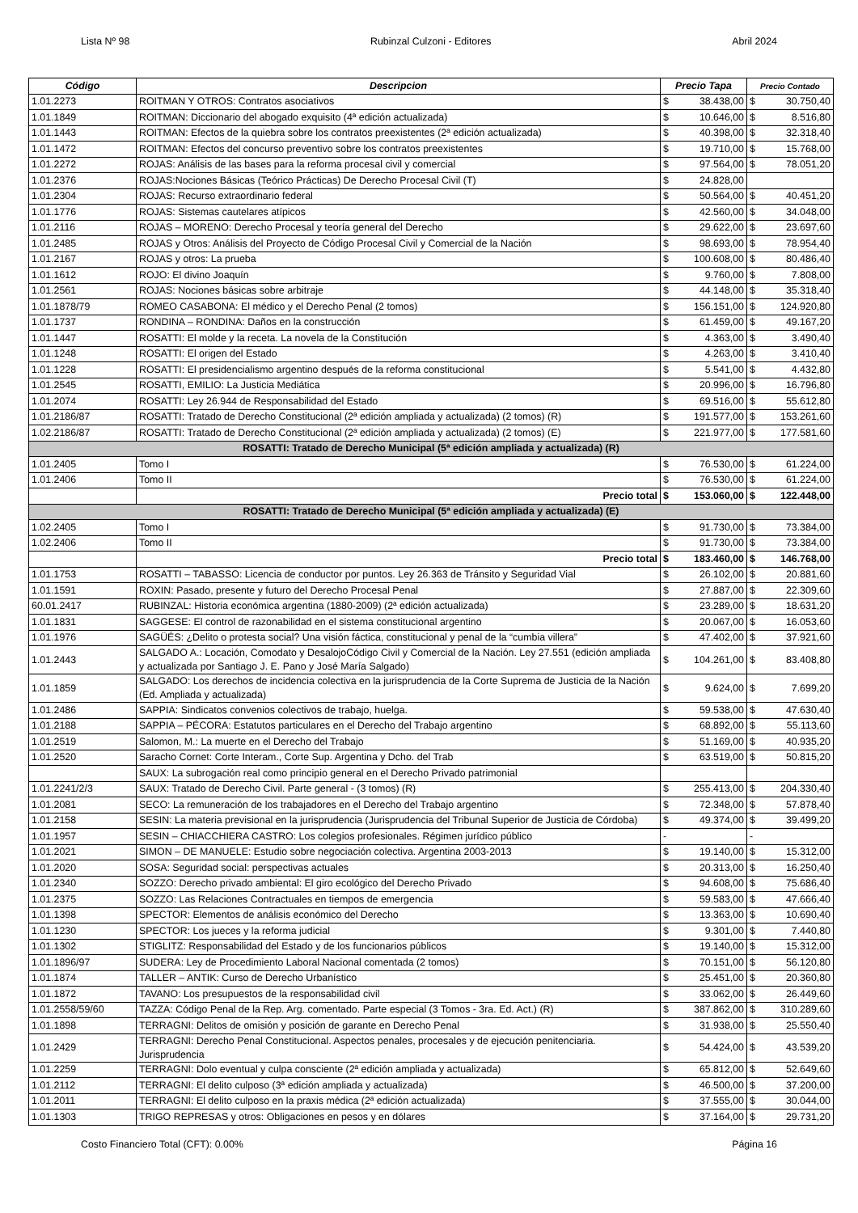Lista Nº 98 Rubinzal Culzoni - Editores Abril 2024
| Código | Descripcion | Precio Tapa | | Precio Contado | |
| --- | --- | --- | --- | --- | --- |
| 1.01.2273 | ROITMAN Y OTROS: Contratos asociativos | $ | 38.438,00 | $ | 30.750,40 |
| 1.01.1849 | ROITMAN: Diccionario del abogado exquisito (4ª edición actualizada) | $ | 10.646,00 | $ | 8.516,80 |
| 1.01.1443 | ROITMAN: Efectos de la quiebra sobre los contratos preexistentes (2ª edición actualizada) | $ | 40.398,00 | $ | 32.318,40 |
| 1.01.1472 | ROITMAN: Efectos del concurso preventivo sobre los contratos preexistentes | $ | 19.710,00 | $ | 15.768,00 |
| 1.01.2272 | ROJAS: Análisis de las bases para la reforma procesal civil y comercial | $ | 97.564,00 | $ | 78.051,20 |
| 1.01.2376 | ROJAS:Nociones Básicas (Teórico Prácticas) De Derecho Procesal Civil (T) | $ | 24.828,00 | | |
| 1.01.2304 | ROJAS: Recurso extraordinario federal | $ | 50.564,00 | $ | 40.451,20 |
| 1.01.1776 | ROJAS: Sistemas cautelares atípicos | $ | 42.560,00 | $ | 34.048,00 |
| 1.01.2116 | ROJAS – MORENO: Derecho Procesal y teoría general del Derecho | $ | 29.622,00 | $ | 23.697,60 |
| 1.01.2485 | ROJAS y Otros: Análisis del Proyecto de Código Procesal Civil y Comercial de la Nación | $ | 98.693,00 | $ | 78.954,40 |
| 1.01.2167 | ROJAS y otros: La prueba | $ | 100.608,00 | $ | 80.486,40 |
| 1.01.1612 | ROJO: El divino Joaquín | $ | 9.760,00 | $ | 7.808,00 |
| 1.01.2561 | ROJAS: Nociones básicas sobre arbitraje | $ | 44.148,00 | $ | 35.318,40 |
| 1.01.1878/79 | ROMEO CASABONA: El médico y el Derecho Penal (2 tomos) | $ | 156.151,00 | $ | 124.920,80 |
| 1.01.1737 | RONDINA – RONDINA: Daños en la construcción | $ | 61.459,00 | $ | 49.167,20 |
| 1.01.1447 | ROSATTI: El molde y la receta. La novela de la Constitución | $ | 4.363,00 | $ | 3.490,40 |
| 1.01.1248 | ROSATTI: El origen del Estado | $ | 4.263,00 | $ | 3.410,40 |
| 1.01.1228 | ROSATTI: El presidencialismo argentino después de la reforma constitucional | $ | 5.541,00 | $ | 4.432,80 |
| 1.01.2545 | ROSATTI, EMILIO: La Justicia Mediática | $ | 20.996,00 | $ | 16.796,80 |
| 1.01.2074 | ROSATTI: Ley 26.944 de Responsabilidad del Estado | $ | 69.516,00 | $ | 55.612,80 |
| 1.01.2186/87 | ROSATTI: Tratado de Derecho Constitucional (2ª edición ampliada y actualizada) (2 tomos) (R) | $ | 191.577,00 | $ | 153.261,60 |
| 1.02.2186/87 | ROSATTI: Tratado de Derecho Constitucional (2ª edición ampliada y actualizada) (2 tomos) (E) | $ | 221.977,00 | $ | 177.581,60 |
| ROSATTI: Tratado de Derecho Municipal (5ª edición ampliada y actualizada) (R) | | | | | |
| 1.01.2405 | Tomo I | $ | 76.530,00 | $ | 61.224,00 |
| 1.01.2406 | Tomo II | $ | 76.530,00 | $ | 61.224,00 |
| | Precio total | $ | 153.060,00 | $ | 122.448,00 |
| ROSATTI: Tratado de Derecho Municipal (5ª edición ampliada y actualizada) (E) | | | | | |
| 1.02.2405 | Tomo I | $ | 91.730,00 | $ | 73.384,00 |
| 1.02.2406 | Tomo II | $ | 91.730,00 | $ | 73.384,00 |
| | Precio total | $ | 183.460,00 | $ | 146.768,00 |
| 1.01.1753 | ROSATTI – TABASSO: Licencia de conductor por puntos. Ley 26.363 de Tránsito y Seguridad Vial | $ | 26.102,00 | $ | 20.881,60 |
| 1.01.1591 | ROXIN: Pasado, presente y futuro del Derecho Procesal Penal | $ | 27.887,00 | $ | 22.309,60 |
| 60.01.2417 | RUBINZAL: Historia económica argentina (1880-2009) (2ª edición actualizada) | $ | 23.289,00 | $ | 18.631,20 |
| 1.01.1831 | SAGGESE: El control de razonabilidad en el sistema constitucional argentino | $ | 20.067,00 | $ | 16.053,60 |
| 1.01.1976 | SAGÜÉS: ¿Delito o protesta social? Una visión fáctica, constitucional y penal de la “cumbia villera” | $ | 47.402,00 | $ | 37.921,60 |
| 1.01.2443 | SALGADO A.: Locación, Comodato y DesalojoCódigo Civil y Comercial de la Nación. Ley 27.551 (edición ampliada y actualizada por Santiago J. E. Pano y José María Salgado) | $ | 104.261,00 | $ | 83.408,80 |
| 1.01.1859 | SALGADO: Los derechos de incidencia colectiva en la jurisprudencia de la Corte Suprema de Justicia de la Nación (Ed. Ampliada y actualizada) | $ | 9.624,00 | $ | 7.699,20 |
| 1.01.2486 | SAPPIA: Sindicatos convenios colectivos de trabajo, huelga. | $ | 59.538,00 | $ | 47.630,40 |
| 1.01.2188 | SAPPIA – PÉCORA: Estatutos particulares en el Derecho del Trabajo argentino | $ | 68.892,00 | $ | 55.113,60 |
| 1.01.2519 | Salomon, M.: La muerte en el Derecho del Trabajo | $ | 51.169,00 | $ | 40.935,20 |
| 1.01.2520 | Saracho Cornet: Corte Interam., Corte Sup. Argentina y Dcho. del Trab | $ | 63.519,00 | $ | 50.815,20 |
| | SAUX: La subrogación real como principio general en el Derecho Privado patrimonial | | | | |
| 1.01.2241/2/3 | SAUX: Tratado de Derecho Civil. Parte general - (3 tomos) (R) | $ | 255.413,00 | $ | 204.330,40 |
| 1.01.2081 | SECO: La remuneración de los trabajadores en el Derecho del Trabajo argentino | $ | 72.348,00 | $ | 57.878,40 |
| 1.01.2158 | SESIN: La materia previsional en la jurisprudencia (Jurisprudencia del Tribunal Superior de Justicia de Córdoba) | $ | 49.374,00 | $ | 39.499,20 |
| 1.01.1957 | SESIN – CHIACCHIERA CASTRO: Los colegios profesionales. Régimen jurídico público | - | | - | |
| 1.01.2021 | SIMON – DE MANUELE: Estudio sobre negociación colectiva. Argentina 2003-2013 | $ | 19.140,00 | $ | 15.312,00 |
| 1.01.2020 | SOSA: Seguridad social: perspectivas actuales | $ | 20.313,00 | $ | 16.250,40 |
| 1.01.2340 | SOZZO: Derecho privado ambiental: El giro ecológico del Derecho Privado | $ | 94.608,00 | $ | 75.686,40 |
| 1.01.2375 | SOZZO: Las Relaciones Contractuales en tiempos de emergencia | $ | 59.583,00 | $ | 47.666,40 |
| 1.01.1398 | SPECTOR: Elementos de análisis económico del Derecho | $ | 13.363,00 | $ | 10.690,40 |
| 1.01.1230 | SPECTOR: Los jueces y la reforma judicial | $ | 9.301,00 | $ | 7.440,80 |
| 1.01.1302 | STIGLITZ: Responsabilidad del Estado y de los funcionarios públicos | $ | 19.140,00 | $ | 15.312,00 |
| 1.01.1896/97 | SUDERA: Ley de Procedimiento Laboral Nacional comentada (2 tomos) | $ | 70.151,00 | $ | 56.120,80 |
| 1.01.1874 | TALLER – ANTIK: Curso de Derecho Urbanístico | $ | 25.451,00 | $ | 20.360,80 |
| 1.01.1872 | TAVANO: Los presupuestos de la responsabilidad civil | $ | 33.062,00 | $ | 26.449,60 |
| 1.01.2558/59/60 | TAZZA: Código Penal de la Rep. Arg. comentado. Parte especial (3 Tomos - 3ra. Ed. Act.) (R) | $ | 387.862,00 | $ | 310.289,60 |
| 1.01.1898 | TERRAGNI: Delitos de omisión y posición de garante en Derecho Penal | $ | 31.938,00 | $ | 25.550,40 |
| 1.01.2429 | TERRAGNI: Derecho Penal Constitucional. Aspectos penales, procesales y de ejecución penitenciaria. Jurisprudencia | $ | 54.424,00 | $ | 43.539,20 |
| 1.01.2259 | TERRAGNI: Dolo eventual y culpa consciente (2ª edición ampliada y actualizada) | $ | 65.812,00 | $ | 52.649,60 |
| 1.01.2112 | TERRAGNI: El delito culposo (3ª edición ampliada y actualizada) | $ | 46.500,00 | $ | 37.200,00 |
| 1.01.2011 | TERRAGNI: El delito culposo en la praxis médica (2ª edición actualizada) | $ | 37.555,00 | $ | 30.044,00 |
| 1.01.1303 | TRIGO REPRESAS y otros: Obligaciones en pesos y en dólares | $ | 37.164,00 | $ | 29.731,20 |
Costo Financiero Total (CFT): 0.00% Página 16